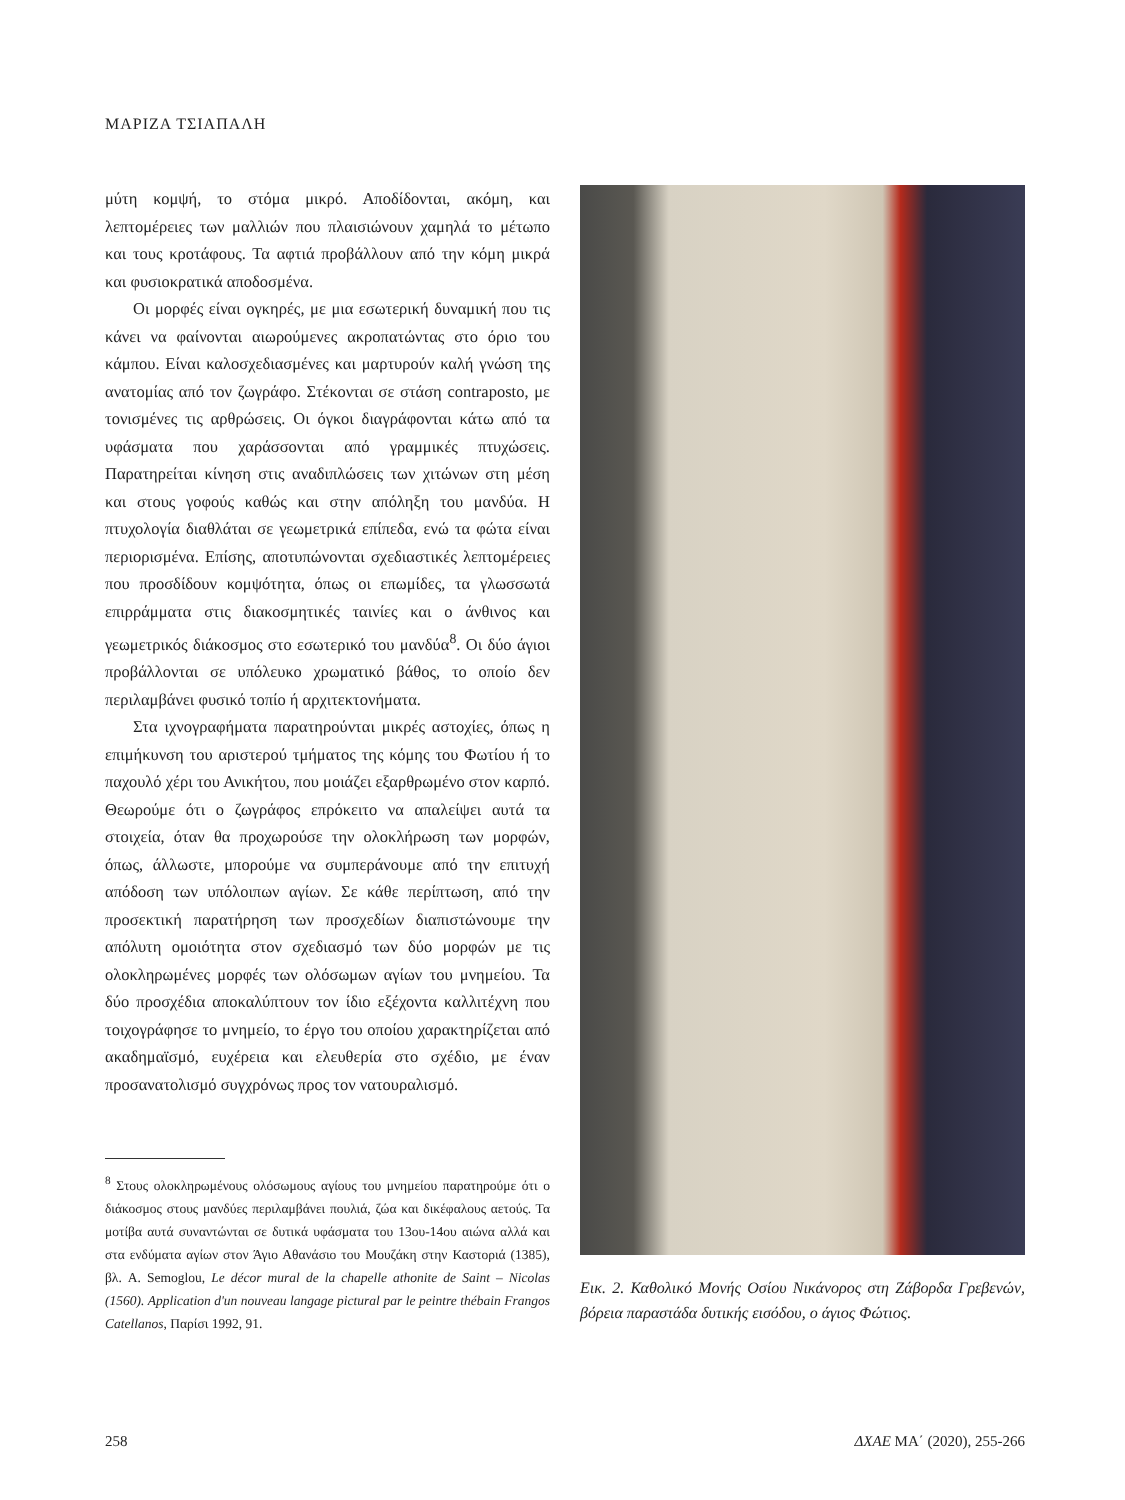ΜΑΡΙΖΑ ΤΣΙΑΠΑΛΗ
μύτη κομψή, το στόμα μικρό. Αποδίδονται, ακόμη, και λεπτομέρειες των μαλλιών που πλαισιώνουν χαμηλά το μέτωπο και τους κροτάφους. Τα αφτιά προβάλλουν από την κόμη μικρά και φυσιοκρατικά αποδοσμένα.
Οι μορφές είναι ογκηρές, με μια εσωτερική δυναμική που τις κάνει να φαίνονται αιωρούμενες ακροπατώντας στο όριο του κάμπου. Είναι καλοσχεδιασμένες και μαρτυρούν καλή γνώση της ανατομίας από τον ζωγράφο. Στέκονται σε στάση contraposto, με τονισμένες τις αρθρώσεις. Οι όγκοι διαγράφονται κάτω από τα υφάσματα που χαράσσονται από γραμμικές πτυχώσεις. Παρατηρείται κίνηση στις αναδιπλώσεις των χιτώνων στη μέση και στους γοφούς καθώς και στην απόληξη του μανδύα. Η πτυχολογία διαθλάται σε γεωμετρικά επίπεδα, ενώ τα φώτα είναι περιορισμένα. Επίσης, αποτυπώνονται σχεδιαστικές λεπτομέρειες που προσδίδουν κομψότητα, όπως οι επωμίδες, τα γλωσσωτά επιρράμματα στις διακοσμητικές ταινίες και ο άνθινος και γεωμετρικός διάκοσμος στο εσωτερικό του μανδύα<sup>8</sup>. Οι δύο άγιοι προβάλλονται σε υπόλευκο χρωματικό βάθος, το οποίο δεν περιλαμβάνει φυσικό τοπίο ή αρχιτεκτονήματα.
Στα ιχνογραφήματα παρατηρούνται μικρές αστοχίες, όπως η επιμήκυνση του αριστερού τμήματος της κόμης του Φωτίου ή το παχουλό χέρι του Ανικήτου, που μοιάζει εξαρθρωμένο στον καρπό. Θεωρούμε ότι ο ζωγράφος επρόκειτο να απαλείψει αυτά τα στοιχεία, όταν θα προχωρούσε την ολοκλήρωση των μορφών, όπως, άλλωστε, μπορούμε να συμπεράνουμε από την επιτυχή απόδοση των υπόλοιπων αγίων. Σε κάθε περίπτωση, από την προσεκτική παρατήρηση των προσχεδίων διαπιστώνουμε την απόλυτη ομοιότητα στον σχεδιασμό των δύο μορφών με τις ολοκληρωμένες μορφές των ολόσωμων αγίων του μνημείου. Τα δύο προσχέδια αποκαλύπτουν τον ίδιο εξέχοντα καλλιτέχνη που τοιχογράφησε το μνημείο, το έργο του οποίου χαρακτηρίζεται από ακαδημαϊσμό, ευχέρεια και ελευθερία στο σχέδιο, με έναν προσανατολισμό συγχρόνως προς τον νατουραλισμό.
<sup>8</sup> Στους ολοκληρωμένους ολόσωμους αγίους του μνημείου παρατηρούμε ότι ο διάκοσμος στους μανδύες περιλαμβάνει πουλιά, ζώα και δικέφαλους αετούς. Τα μοτίβα αυτά συναντώνται σε δυτικά υφάσματα του 13ου-14ου αιώνα αλλά και στα ενδύματα αγίων στον Άγιο Αθανάσιο του Μουζάκη στην Καστοριά (1385), βλ. A. Semoglou, Le décor mural de la chapelle athonite de Saint – Nicolas (1560). Application d'un nouveau langage pictural par le peintre thébain Frangos Catellanos, Παρίσι 1992, 91.
Εικ. 2. Καθολικό Μονής Οσίου Νικάνορος στη Ζάβορδα Γρεβενών, βόρεια παραστάδα δυτικής εισόδου, ο άγιος Φώτιος.
258 ΔΧΑΕ ΜΑ΄ (2020), 255-266